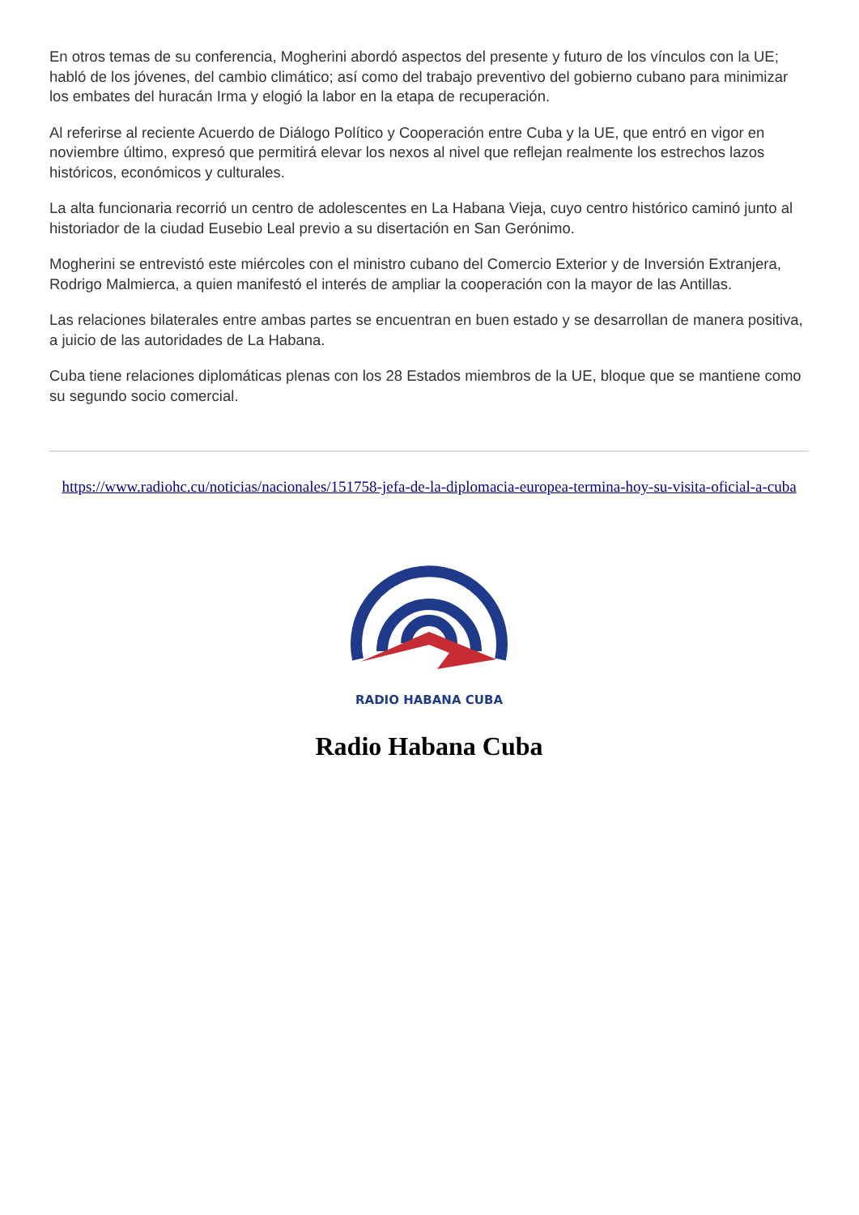En otros temas de su conferencia, Mogherini abordó aspectos del presente y futuro de los vínculos con la UE; habló de los jóvenes, del cambio climático; así como del trabajo preventivo del gobierno cubano para minimizar los embates del huracán Irma y elogió la labor en la etapa de recuperación.
Al referirse al reciente Acuerdo de Diálogo Político y Cooperación entre Cuba y la UE, que entró en vigor en noviembre último, expresó que permitirá elevar los nexos al nivel que reflejan realmente los estrechos lazos históricos, económicos y culturales.
La alta funcionaria recorrió un centro de adolescentes en La Habana Vieja, cuyo centro histórico caminó junto al historiador de la ciudad Eusebio Leal previo a su disertación en San Gerónimo.
Mogherini se entrevistó este miércoles con el ministro cubano del Comercio Exterior y de Inversión Extranjera, Rodrigo Malmierca, a quien manifestó el interés de ampliar la cooperación con la mayor de las Antillas.
Las relaciones bilaterales entre ambas partes se encuentran en buen estado y se desarrollan de manera positiva, a juicio de las autoridades de La Habana.
Cuba tiene relaciones diplomáticas plenas con los 28 Estados miembros de la UE, bloque que se mantiene como su segundo socio comercial.
https://www.radiohc.cu/noticias/nacionales/151758-jefa-de-la-diplomacia-europea-termina-hoy-su-visita-oficial-a-cuba
RADIO HABANA CUBA
Radio Habana Cuba